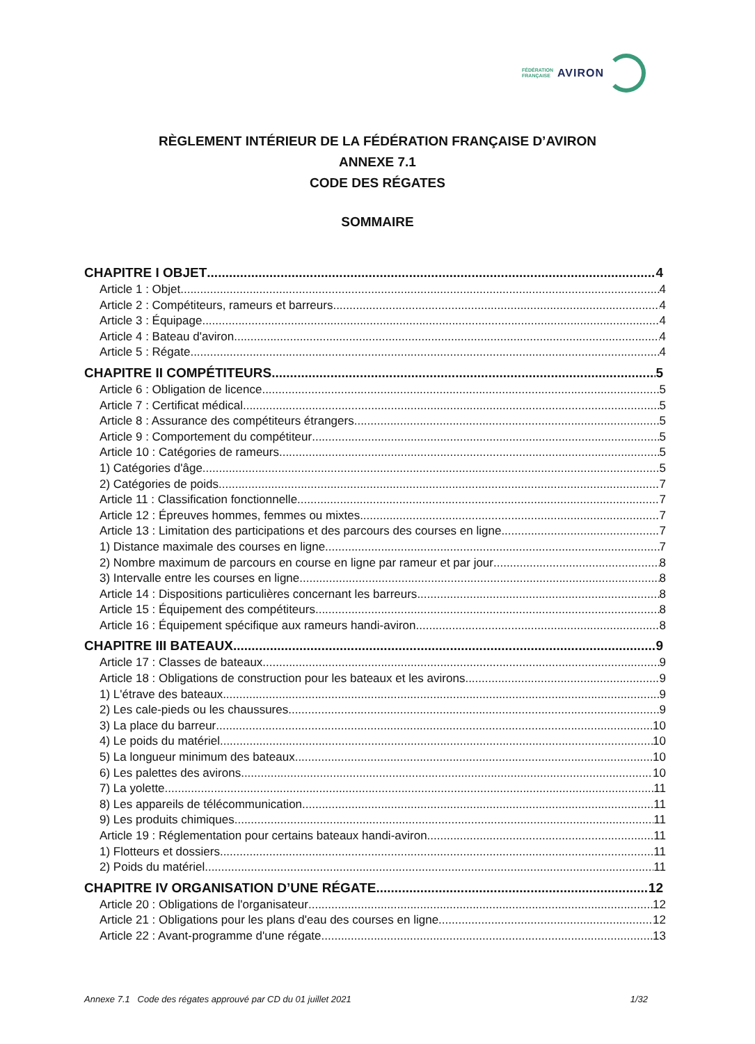FÉDÉRATION
FRANÇAISE
AVIRON
RÈGLEMENT INTÉRIEUR DE LA FÉDÉRATION FRANÇAISE D’AVIRON
ANNEXE 7.1
CODE DES RÉGATES
SOMMAIRE
CHAPITRE I OBJET 4
Article 1 : Objet 4
Article 2 : Compétiteurs, rameurs et barreurs 4
Article 3 : Équipage 4
Article 4 : Bateau d'aviron 4
Article 5 : Régate 4
CHAPITRE II COMPÉTITEURS 5
Article 6 : Obligation de licence 5
Article 7 : Certificat médical 5
Article 8 : Assurance des compétiteurs étrangers 5
Article 9 : Comportement du compétiteur 5
Article 10 : Catégories de rameurs 5
1) Catégories d'âge 5
2) Catégories de poids 7
Article 11 : Classification fonctionnelle 7
Article 12 : Épreuves hommes, femmes ou mixtes 7
Article 13 : Limitation des participations et des parcours des courses en ligne 7
1) Distance maximale des courses en ligne 7
2) Nombre maximum de parcours en course en ligne par rameur et par jour 8
3) Intervalle entre les courses en ligne 8
Article 14 : Dispositions particulières concernant les barreurs 8
Article 15 : Équipement des compétiteurs 8
Article 16 : Équipement spécifique aux rameurs handi-aviron 8
CHAPITRE III BATEAUX 9
Article 17 : Classes de bateaux 9
Article 18 : Obligations de construction pour les bateaux et les avirons 9
1) L'étrave des bateaux 9
2) Les cale-pieds ou les chaussures 9
3) La place du barreur 10
4) Le poids du matériel 10
5) La longueur minimum des bateaux 10
6) Les palettes des avirons 10
7) La yolette 11
8) Les appareils de télécommunication 11
9) Les produits chimiques 11
Article 19 : Réglementation pour certains bateaux handi-aviron 11
1) Flotteurs et dossiers 11
2) Poids du matériel 11
CHAPITRE IV ORGANISATION D’UNE RÉGATE 12
Article 20 : Obligations de l'organisateur 12
Article 21 : Obligations pour les plans d'eau des courses en ligne 12
Article 22 : Avant-programme d'une régate 13
Annexe 7.1 Code des régates approuvé par CD du 01 juillet 2021 1/32